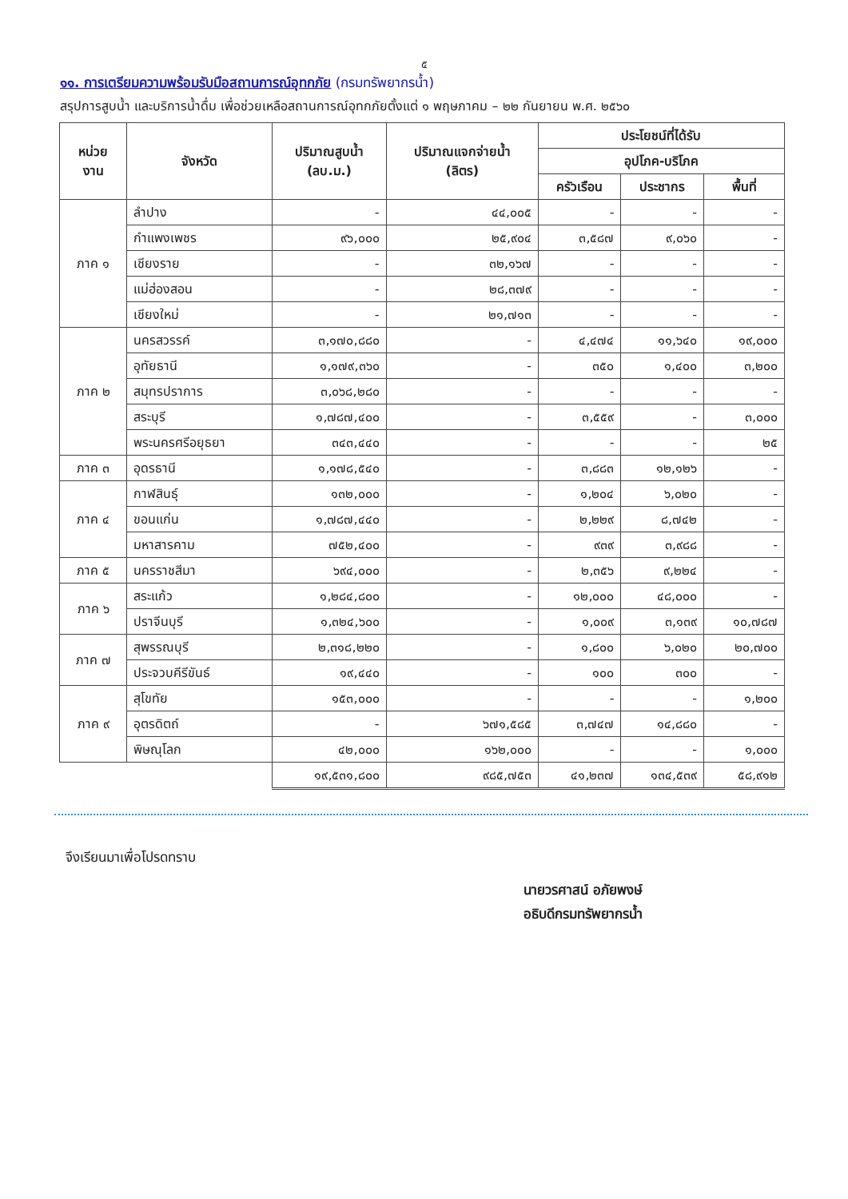๕
๑๑. การเตรียมความพร้อมรับมือสถานการณ์อุทกภัย (กรมทรัพยากรน้ำ)
สรุปการสูบน้ำ และบริการน้ำดื่ม เพื่อช่วยเหลือสถานการณ์อุทกภัยตั้งแต่ ๑ พฤษภาคม – ๒๒ กันยายน พ.ศ. ๒๕๖๐
| หน่วย งาน | จังหวัด | ปริมาณสูบน้ำ (ลบ.ม.) | ปริมาณแจกจ่ายน้ำ (ลิตร) | ประโยชน์ที่ได้รับ | | |
| --- | --- | --- | --- | --- | --- | --- |
| | | | | อุปโภค-บริโภค | | |
| | | | | ครัวเรือน | ประชากร | พื้นที่ |
| ภาค ๑ | ลำปาง | - | ๔๔,๐๐๕ | - | - | - |
| | กำแพงเพชร | ๙๖,๐๐๐ | ๒๕,๙๐๔ | ๓,๕๘๗ | ๙,๐๖๐ | - |
| | เชียงราย | - | ๓๒,๑๖๗ | - | - | - |
| | แม่ฮ่องสอน | - | ๒๘,๓๗๙ | - | - | - |
| | เชียงใหม่ | - | ๒๑,๗๑๓ | - | - | - |
| ภาค ๒ | นครสวรรค์ | ๓,๑๗๐,๘๘๐ | - | ๔,๔๗๔ | ๑๑,๖๔๐ | ๑๙,๐๐๐ |
| | อุทัยธานี | ๑,๑๗๙,๓๖๐ | - | ๓๕๐ | ๑,๔๐๐ | ๓,๒๐๐ |
| | สมุทรปราการ | ๓,๐๖๘,๒๘๐ | - | - | - | - |
| | สระบุรี | ๑,๗๘๗,๔๐๐ | - | ๓,๕๕๙ | - | ๓,๐๐๐ |
| | พระนครศรีอยุธยา | ๓๔๓,๔๔๐ | - | - | - | ๒๕ |
| ภาค ๓ | อุดรธานี | ๑,๑๗๘,๕๔๐ | - | ๓,๘๘๓ | ๑๒,๑๒๖ | - |
| ภาค ๔ | กาฬสินธุ์ | ๑๓๒,๐๐๐ | - | ๑,๒๐๔ | ๖,๐๒๐ | - |
| | ขอนแก่น | ๑,๗๘๗,๔๔๐ | - | ๒,๒๒๙ | ๘,๗๔๒ | - |
| | มหาสารคาม | ๗๕๒,๔๐๐ | - | ๙๓๙ | ๓,๙๘๘ | - |
| ภาค ๕ | นครราชสีมา | ๖๙๔,๐๐๐ | - | ๒,๓๕๖ | ๙,๒๒๔ | - |
| ภาค ๖ | สระแก้ว | ๑,๒๘๔,๘๐๐ | - | ๑๒,๐๐๐ | ๔๘,๐๐๐ | - |
| | ปราจีนบุรี | ๑,๓๒๔,๖๐๐ | - | ๑,๐๐๙ | ๓,๑๓๙ | ๑๐,๗๘๗ |
| ภาค ๗ | สุพรรณบุรี | ๒,๓๑๘,๒๒๐ | - | ๑,๘๐๐ | ๖,๐๒๐ | ๒๐,๗๐๐ |
| | ประจวบคีรีขันธ์ | ๑๙,๔๔๐ | - | ๑๐๐ | ๓๐๐ | - |
| ภาค ๙ | สุโขทัย | ๑๕๓,๐๐๐ | - | - | - | ๑,๒๐๐ |
| | อุตรดิตถ์ | - | ๖๗๑,๕๘๕ | ๓,๗๔๗ | ๑๔,๘๘๐ | - |
| | พิษณุโลก | ๔๒,๐๐๐ | ๑๖๒,๐๐๐ | - | - | ๑,๐๐๐ |
| | | ๑๙,๕๓๑,๘๐๐ | ๙๘๕,๗๕๓ | ๔๑,๒๓๗ | ๑๓๔,๕๓๙ | ๕๘,๙๑๒ |
จึงเรียนมาเพื่อโปรดทราบ
นายวรศาสน์ อภัยพงษ์
อธิบดีกรมทรัพยากรน้ำ